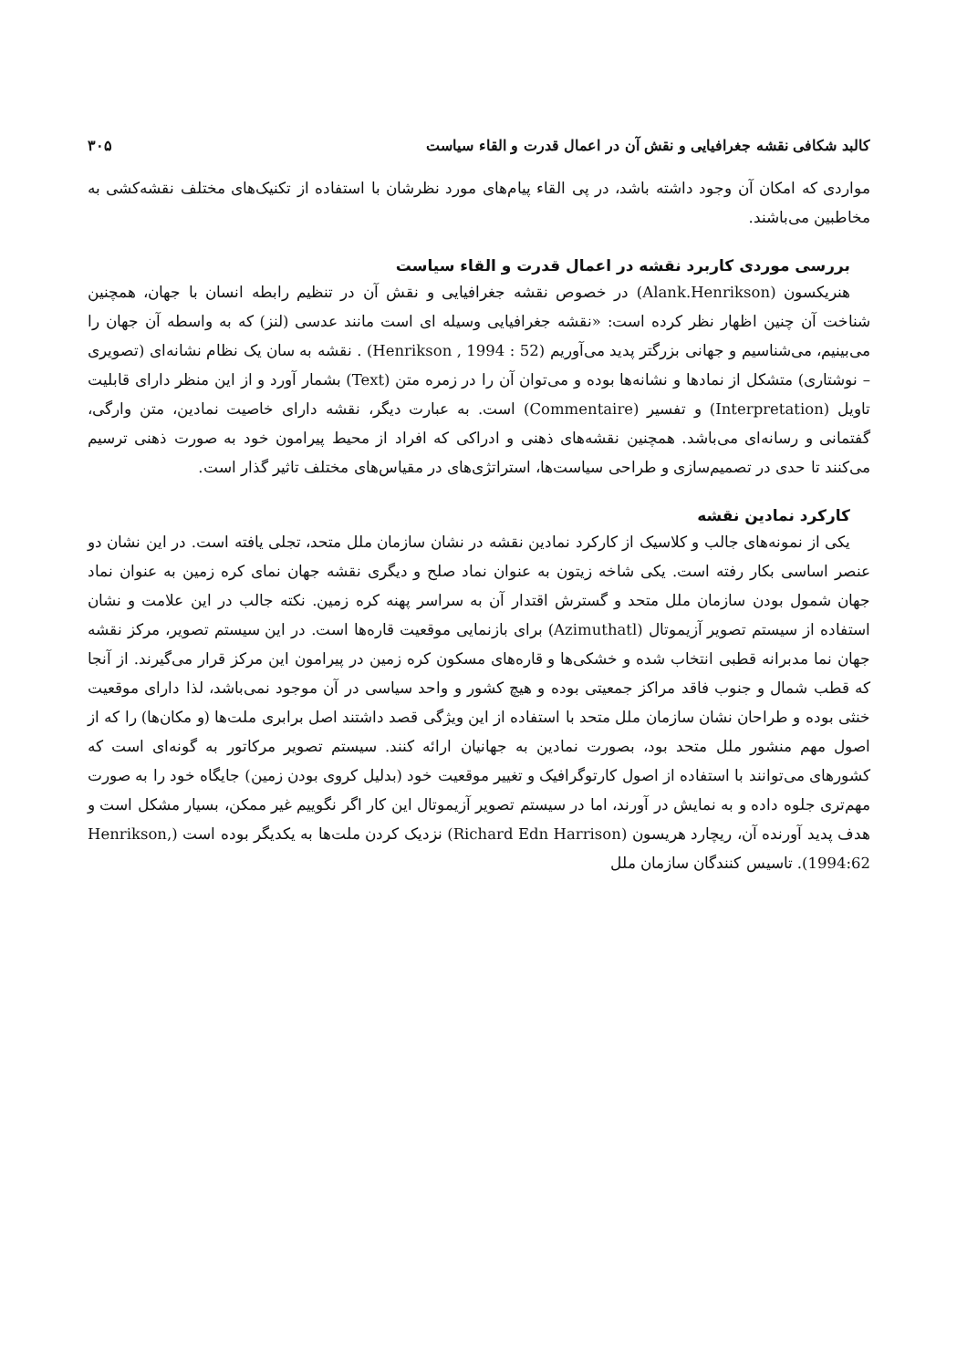کالبد شکافی نقشه جغرافیایی و نقش آن در اعمال قدرت و القاء سیاست ۳۰۵
مواردی که امکان آن وجود داشته باشد، در پی القاء پیام‌های مورد نظرشان با استفاده از تکنیک‌های مختلف نقشه‌کشی به مخاطبین می‌باشند.
بررسی موردی کاربرد نقشه در اعمال قدرت و القاء سیاست
هنریکسون (Alank.Henrikson) در خصوص نقشه جغرافیایی و نقش آن در تنظیم رابطه انسان با جهان، همچنین شناخت آن چنین اظهار نظر کرده است: «نقشه جغرافیایی وسیله ای است مانند عدسی (لنز) که به واسطه آن جهان را می‌بینیم، می‌شناسیم و جهانی بزرگتر پدید می‌آوریم (Henrikson , 1994 : 52) . نقشه به سان یک نظام نشانه‌ای (تصویری – نوشتاری) متشکل از نمادها و نشانه‌ها بوده و می‌توان آن را در زمره متن (Text) بشمار آورد و از این منظر دارای قابلیت تاویل (Interpretation) و تفسیر (Commentaire) است. به عبارت دیگر، نقشه دارای خاصیت نمادین، متن وارگی، گفتمانی و رسانه‌ای می‌باشد. همچنین نقشه‌های ذهنی و ادراکی که افراد از محیط پیرامون خود به صورت ذهنی ترسیم می‌کنند تا حدی در تصمیم‌سازی و طراحی سیاست‌ها، استراتژی‌های در مقیاس‌های مختلف تاثیر گذار است.
کارکرد نمادین نقشه
یکی از نمونه‌های جالب و کلاسیک از کارکرد نمادین نقشه در نشان سازمان ملل متحد، تجلی یافته است. در این نشان دو عنصر اساسی بکار رفته است. یکی شاخه زیتون به عنوان نماد صلح و دیگری نقشه جهان نمای کره زمین به عنوان نماد جهان شمول بودن سازمان ملل متحد و گسترش اقتدار آن به سراسر پهنه کره زمین. نکته جالب در این علامت و نشان استفاده از سیستم تصویر آزیموتال (Azimuthatl) برای بازنمایی موقعیت قاره‌ها است. در این سیستم تصویر، مرکز نقشه جهان نما مدبرانه قطبی انتخاب شده و خشکی‌ها و قاره‌های مسکون کره زمین در پیرامون این مرکز قرار می‌گیرند. از آنجا که قطب شمال و جنوب فاقد مراکز جمعیتی بوده و هیچ کشور و واحد سیاسی در آن موجود نمی‌باشد، لذا دارای موقعیت خنثی بوده و طراحان نشان سازمان ملل متحد با استفاده از این ویژگی قصد داشتند اصل برابری ملت‌ها (و مکان‌ها) را که از اصول مهم منشور ملل متحد بود، بصورت نمادین به جهانیان ارائه کنند. سیستم تصویر مرکاتور به گونه‌ای است که کشورهای می‌توانند با استفاده از اصول کارتوگرافیک و تغییر موقعیت خود (بدلیل کروی بودن زمین) جایگاه خود را به صورت مهم‌تری جلوه داده و به نمایش در آورند، اما در سیستم تصویر آزیموتال این کار اگر نگوییم غیر ممکن، بسیار مشکل است و هدف پدید آورنده آن، ریچارد هریسون (Richard Edn Harrison) نزدیک کردن ملت‌ها به یکدیگر بوده است (Henrikson, 1994:62). تاسیس کنندگان سازمان ملل